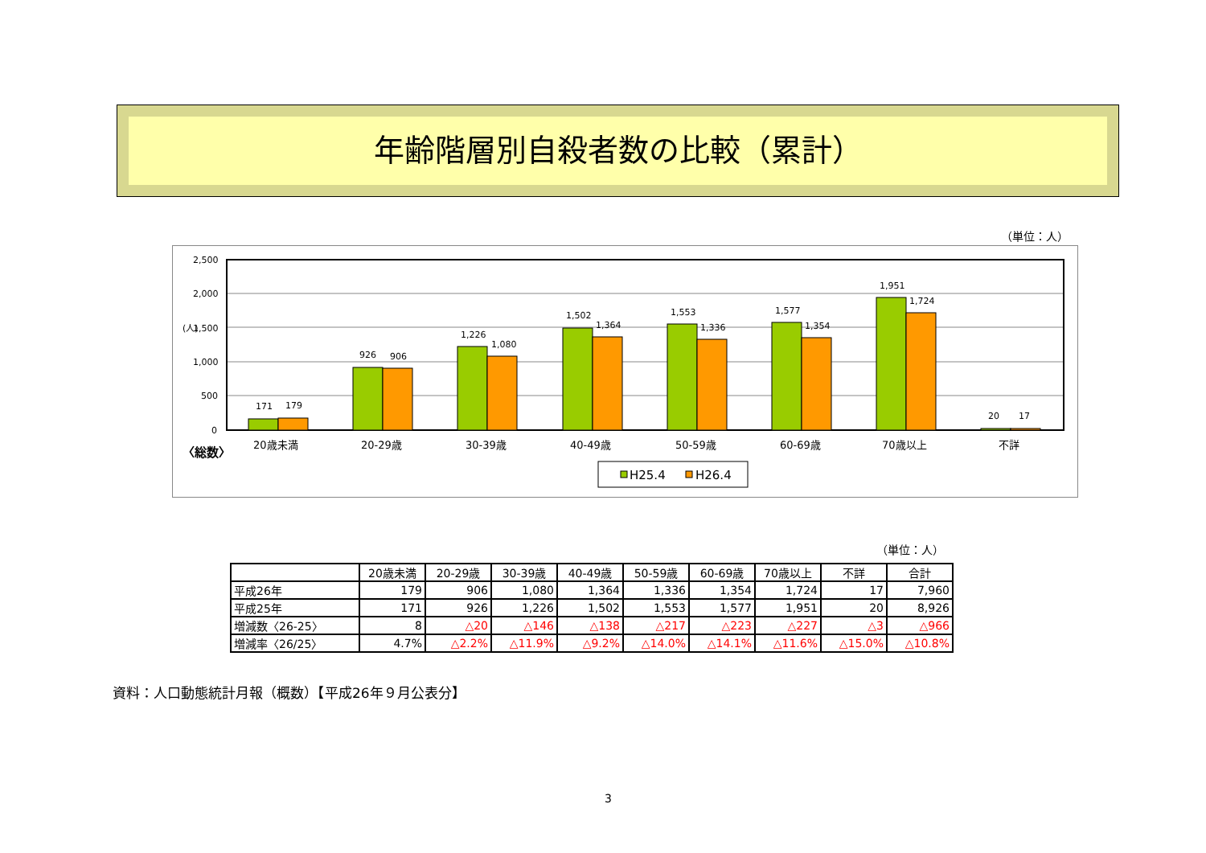年齢階層別自殺者数の比較（累計）
（単位：人）
2,500
2,000
1,500
1,000
500
0
(人)
171
179
926
906
1,226
1,080
1,502
1,364
1,553
1,336
1,577
1,354
1,951
1,724
20
17
20歳未満
20-29歳
30-39歳
40-49歳
50-59歳
60-69歳
70歳以上
不詳
〈総数〉
H25.4
H26.4
（単位：人）
| | 20歳未満 | 20-29歳 | 30-39歳 | 40-49歳 | 50-59歳 | 60-69歳 | 70歳以上 | 不詳 | 合計 |
| --- | --- | --- | --- | --- | --- | --- | --- | --- | --- |
| 平成26年 | 179 | 906 | 1,080 | 1,364 | 1,336 | 1,354 | 1,724 | 17 | 7,960 |
| 平成25年 | 171 | 926 | 1,226 | 1,502 | 1,553 | 1,577 | 1,951 | 20 | 8,926 |
| 増減数〈26-25〉 | 8 | △20 | △146 | △138 | △217 | △223 | △227 | △3 | △966 |
| 増減率〈26/25〉 | 4.7% | △2.2% | △11.9% | △9.2% | △14.0% | △14.1% | △11.6% | △15.0% | △10.8% |
資料：人口動態統計月報（概数）【平成26年９月公表分】
3